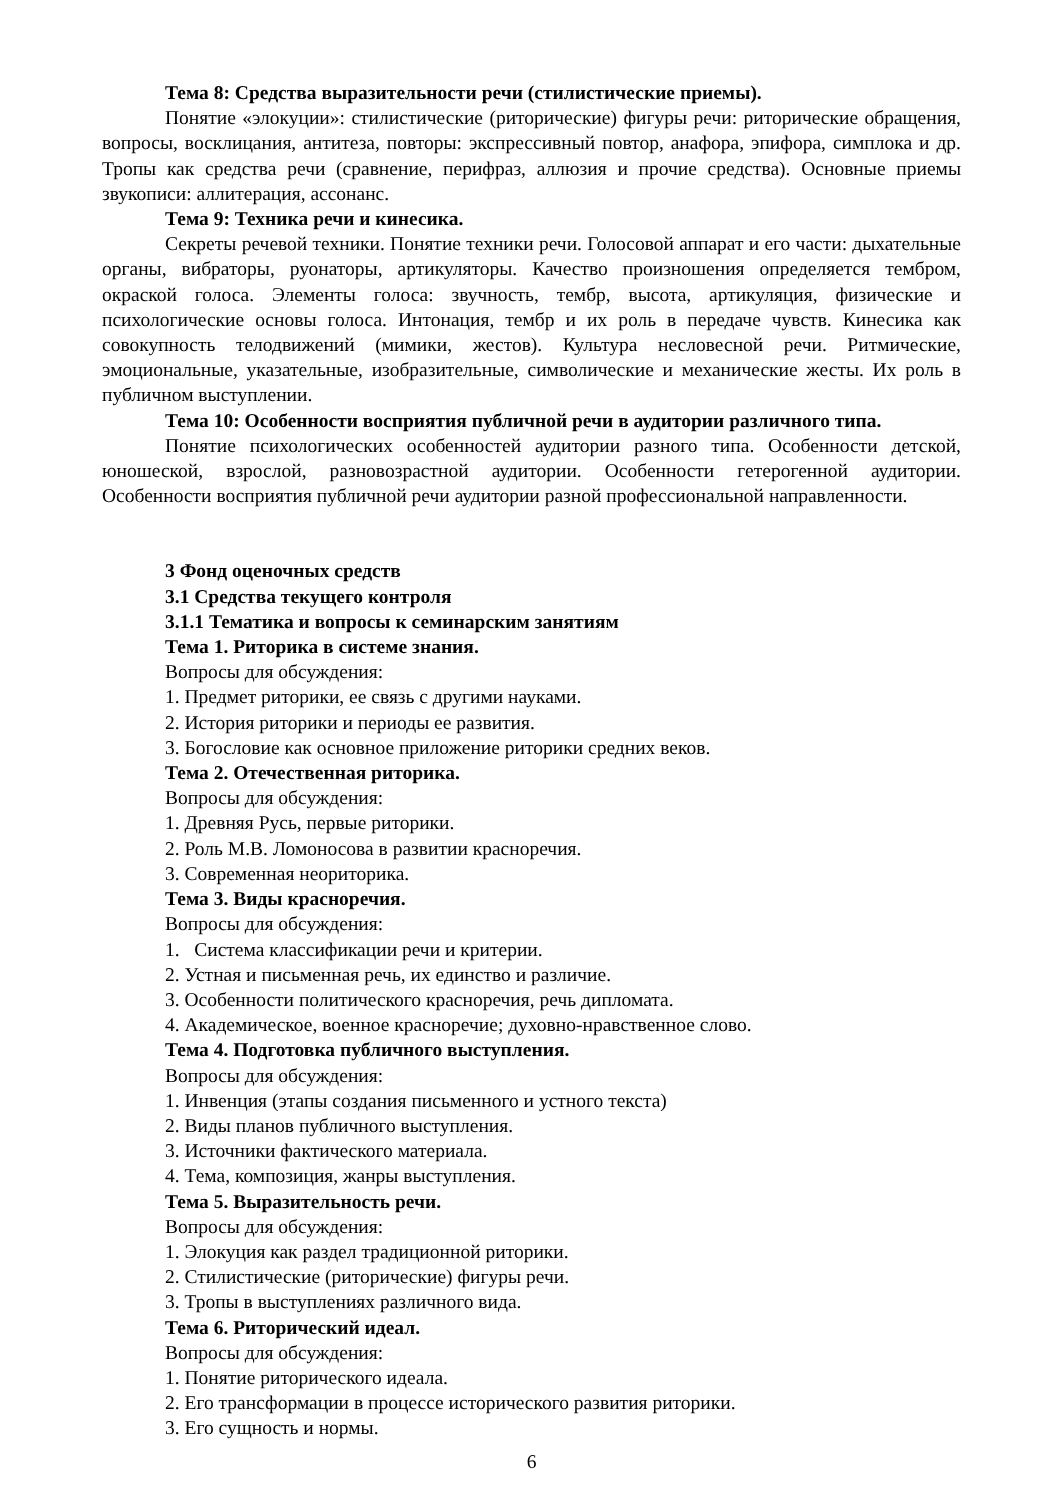Тема 8: Средства выразительности речи (стилистические приемы).
Понятие «элокуции»: стилистические (риторические) фигуры речи: риторические обращения, вопросы, восклицания, антитеза, повторы: экспрессивный повтор, анафора, эпифора, симплока и др. Тропы как средства речи (сравнение, перифраз, аллюзия и прочие средства). Основные приемы звукописи: аллитерация, ассонанс.
Тема 9: Техника речи и кинесика.
Секреты речевой техники. Понятие техники речи. Голосовой аппарат и его части: дыхательные органы, вибраторы, руонаторы, артикуляторы. Качество произношения определяется тембром, окраской голоса. Элементы голоса: звучность, тембр, высота, артикуляция, физические и психологические основы голоса. Интонация, тембр и их роль в передаче чувств. Кинесика как совокупность телодвижений (мимики, жестов). Культура несловесной речи. Ритмические, эмоциональные, указательные, изобразительные, символические и механические жесты. Их роль в публичном выступлении.
Тема 10: Особенности восприятия публичной речи в аудитории различного типа.
Понятие психологических особенностей аудитории разного типа. Особенности детской, юношеской, взрослой, разновозрастной аудитории. Особенности гетерогенной аудитории. Особенности восприятия публичной речи аудитории разной профессиональной направленности.
3 Фонд оценочных средств
3.1 Средства текущего контроля
3.1.1 Тематика и вопросы к семинарским занятиям
Тема 1. Риторика в системе знания.
Вопросы для обсуждения:
1. Предмет риторики, ее связь с другими науками.
2. История риторики и периоды ее развития.
3. Богословие как основное приложение риторики средних веков.
Тема 2. Отечественная риторика.
Вопросы для обсуждения:
1. Древняя Русь, первые риторики.
2. Роль М.В. Ломоносова в развитии красноречия.
3. Современная неориторика.
Тема 3. Виды красноречия.
Вопросы для обсуждения:
1. Система классификации речи и критерии.
2. Устная и письменная речь, их единство и различие.
3. Особенности политического красноречия, речь дипломата.
4. Академическое, военное красноречие; духовно-нравственное слово.
Тема 4. Подготовка публичного выступления.
Вопросы для обсуждения:
1. Инвенция (этапы создания письменного и устного текста)
2. Виды планов публичного выступления.
3. Источники фактического материала.
4. Тема, композиция, жанры выступления.
Тема 5. Выразительность речи.
Вопросы для обсуждения:
1. Элокуция как раздел традиционной риторики.
2. Стилистические (риторические) фигуры речи.
3. Тропы в выступлениях различного вида.
Тема 6. Риторический идеал.
Вопросы для обсуждения:
1. Понятие риторического идеала.
2. Его трансформации в процессе исторического развития риторики.
3. Его сущность и нормы.
6